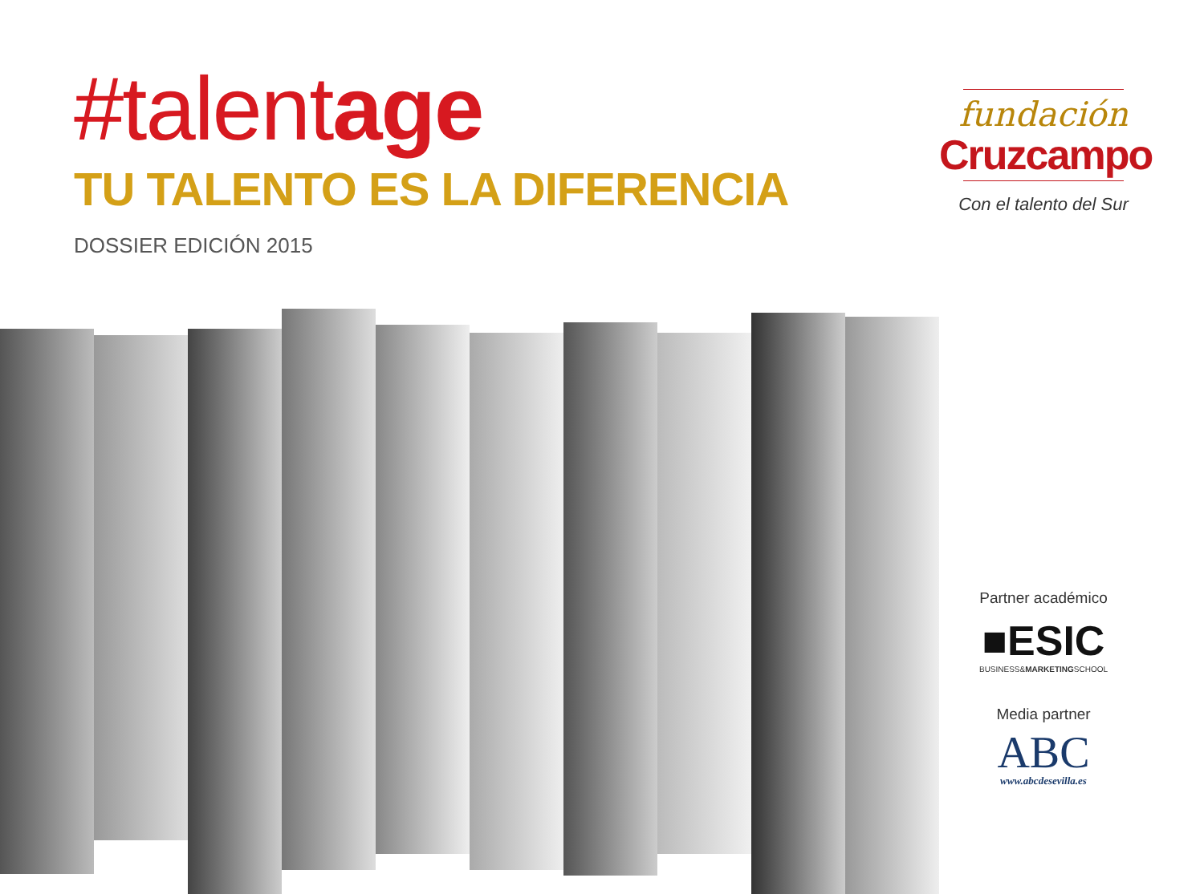#talentage
TU TALENTO ES LA DIFERENCIA
DOSSIER EDICIÓN 2015
fundación
Cruzcampo
Con el talento del Sur
Partner académico
■ESIC
BUSINESS&MARKETINGSCHOOL
Media partner
ABC
www.abcdesevilla.es